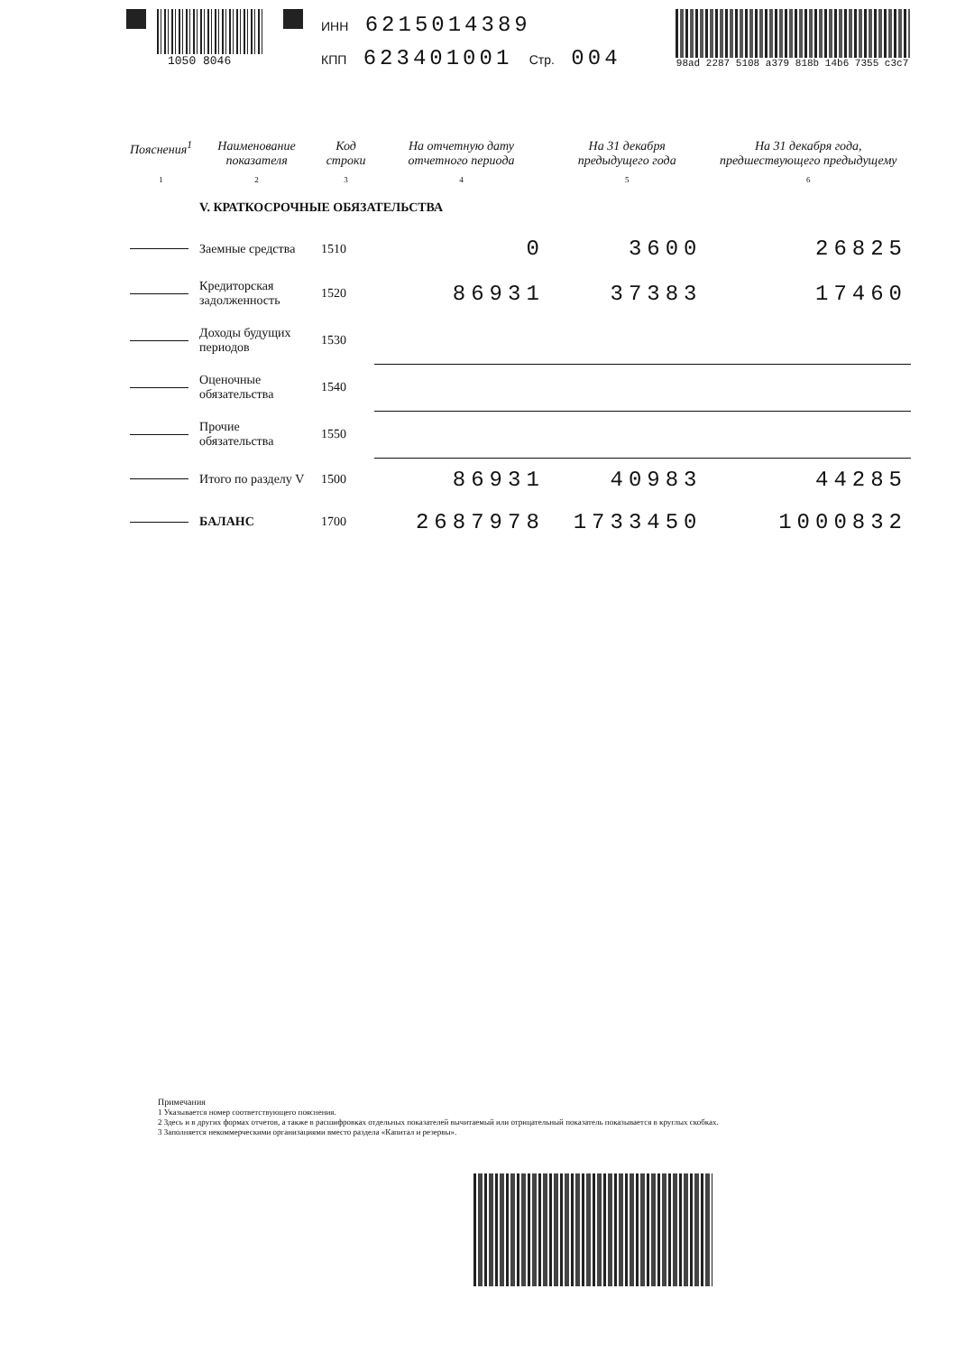1050 8046
ИНН 6215014389
КПП 623401001 Стр. 004
98ad 2287 5108 a379 818b 14b6 7355 c3c7
| Пояснения<sup>1</sup> | Наименование показателя | Код строки | На отчетную дату отчетного периода | На 31 декабря предыдущего года | На 31 декабря года, предшествующего предыдущему |
| --- | --- | --- | --- | --- | --- |
| 1 | 2 | 3 | 4 | 5 | 6 |
| | V. КРАТКОСРОЧНЫЕ ОБЯЗАТЕЛЬСТВА | | | | |
| | Заемные средства | 1510 | 0 | 3600 | 26825 |
| | Кредиторская задолженность | 1520 | 86931 | 37383 | 17460 |
| | Доходы будущих периодов | 1530 | | | |
| | Оценочные обязательства | 1540 | | | |
| | Прочие обязательства | 1550 | | | |
| | Итого по разделу V | 1500 | 86931 | 40983 | 44285 |
| | БАЛАНС | 1700 | 2687978 | 1733450 | 1000832 |
Примечания
1 Указывается номер соответствующего пояснения.
2 Здесь и в других формах отчетов, а также в расшифровках отдельных показателей вычитаемый или отрицательный показатель показывается в круглых скобках.
3 Заполняется некоммерческими организациями вместо раздела «Капитал и резервы».